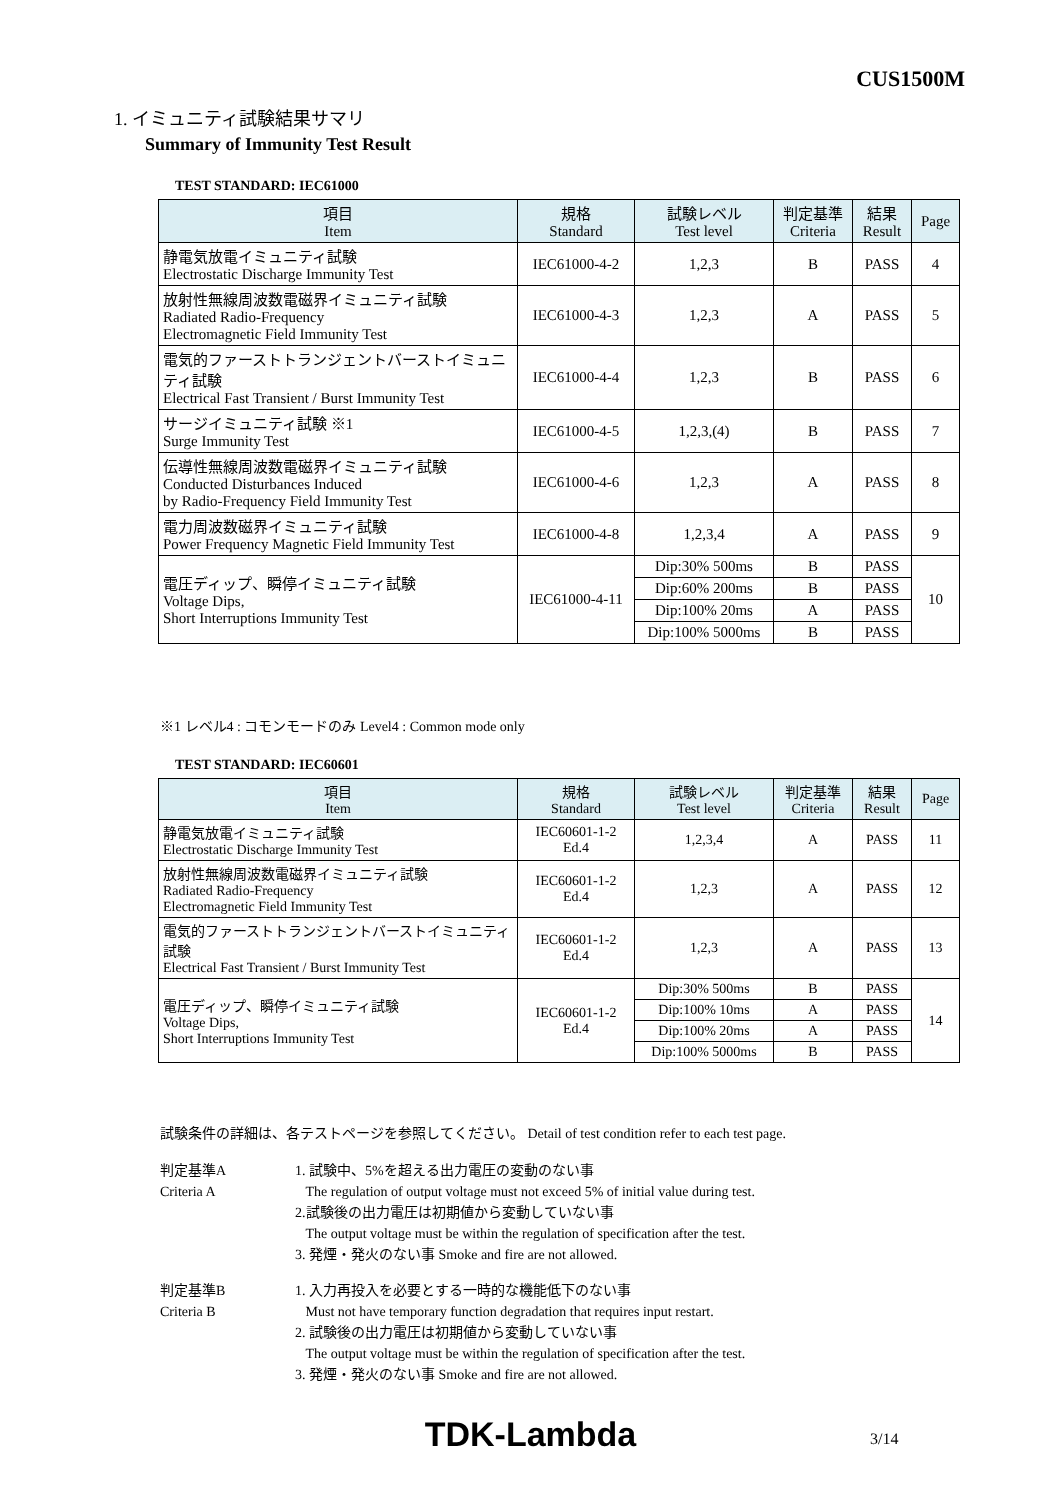CUS1500M
1. イミュニティ試験結果サマリ
Summary of Immunity Test Result
TEST STANDARD: IEC61000
| 項目 Item | 規格 Standard | 試験レベル Test level | 判定基準 Criteria | 結果 Result | Page |
| --- | --- | --- | --- | --- | --- |
| 静電気放電イミュニティ試験 Electrostatic Discharge Immunity Test | IEC61000-4-2 | 1,2,3 | B | PASS | 4 |
| 放射性無線周波数電磁界イミュニティ試験 Radiated Radio-Frequency Electromagnetic Field Immunity Test | IEC61000-4-3 | 1,2,3 | A | PASS | 5 |
| 電気的ファーストトランジェントバーストイミュニティ試験 Electrical Fast Transient / Burst Immunity Test | IEC61000-4-4 | 1,2,3 | B | PASS | 6 |
| サージイミュニティ試験 ※1 Surge Immunity Test | IEC61000-4-5 | 1,2,3,(4) | B | PASS | 7 |
| 伝導性無線周波数電磁界イミュニティ試験 Conducted Disturbances Induced by Radio-Frequency Field Immunity Test | IEC61000-4-6 | 1,2,3 | A | PASS | 8 |
| 電力周波数磁界イミュニティ試験 Power Frequency Magnetic Field Immunity Test | IEC61000-4-8 | 1,2,3,4 | A | PASS | 9 |
| 電圧ディップ、瞬停イミュニティ試験 Voltage Dips, Short Interruptions Immunity Test | IEC61000-4-11 | Dip:30% 500ms | B | PASS | 10 |
| | | Dip:60% 200ms | B | PASS | |
| | | Dip:100% 20ms | A | PASS | |
| | | Dip:100% 5000ms | B | PASS | |
※1 レベル4 : コモンモードのみ Level4 : Common mode only
TEST STANDARD: IEC60601
| 項目 Item | 規格 Standard | 試験レベル Test level | 判定基準 Criteria | 結果 Result | Page |
| --- | --- | --- | --- | --- | --- |
| 静電気放電イミュニティ試験 Electrostatic Discharge Immunity Test | IEC60601-1-2 Ed.4 | 1,2,3,4 | A | PASS | 11 |
| 放射性無線周波数電磁界イミュニティ試験 Radiated Radio-Frequency Electromagnetic Field Immunity Test | IEC60601-1-2 Ed.4 | 1,2,3 | A | PASS | 12 |
| 電気的ファーストトランジェントバーストイミュニティ試験 Electrical Fast Transient / Burst Immunity Test | IEC60601-1-2 Ed.4 | 1,2,3 | A | PASS | 13 |
| 電圧ディップ、瞬停イミュニティ試験 Voltage Dips, Short Interruptions Immunity Test | IEC60601-1-2 Ed.4 | Dip:30% 500ms | B | PASS | 14 |
| | | Dip:100% 10ms | A | PASS | |
| | | Dip:100% 20ms | A | PASS | |
| | | Dip:100% 5000ms | B | PASS | |
試験条件の詳細は、各テストページを参照してください。 Detail of test condition refer to each test page.
判定基準A
Criteria A 1. 試験中、5%を超える出力電圧の変動のない事
The regulation of output voltage must not exceed 5% of initial value during test.
2.試験後の出力電圧は初期値から変動していない事
The output voltage must be within the regulation of specification after the test.
3. 発煙・発火のない事 Smoke and fire are not allowed.
判定基準B
Criteria B 1. 入力再投入を必要とする一時的な機能低下のない事
Must not have temporary function degradation that requires input restart.
2. 試験後の出力電圧は初期値から変動していない事
The output voltage must be within the regulation of specification after the test.
3. 発煙・発火のない事 Smoke and fire are not allowed.
TDK-Lambda 3/14